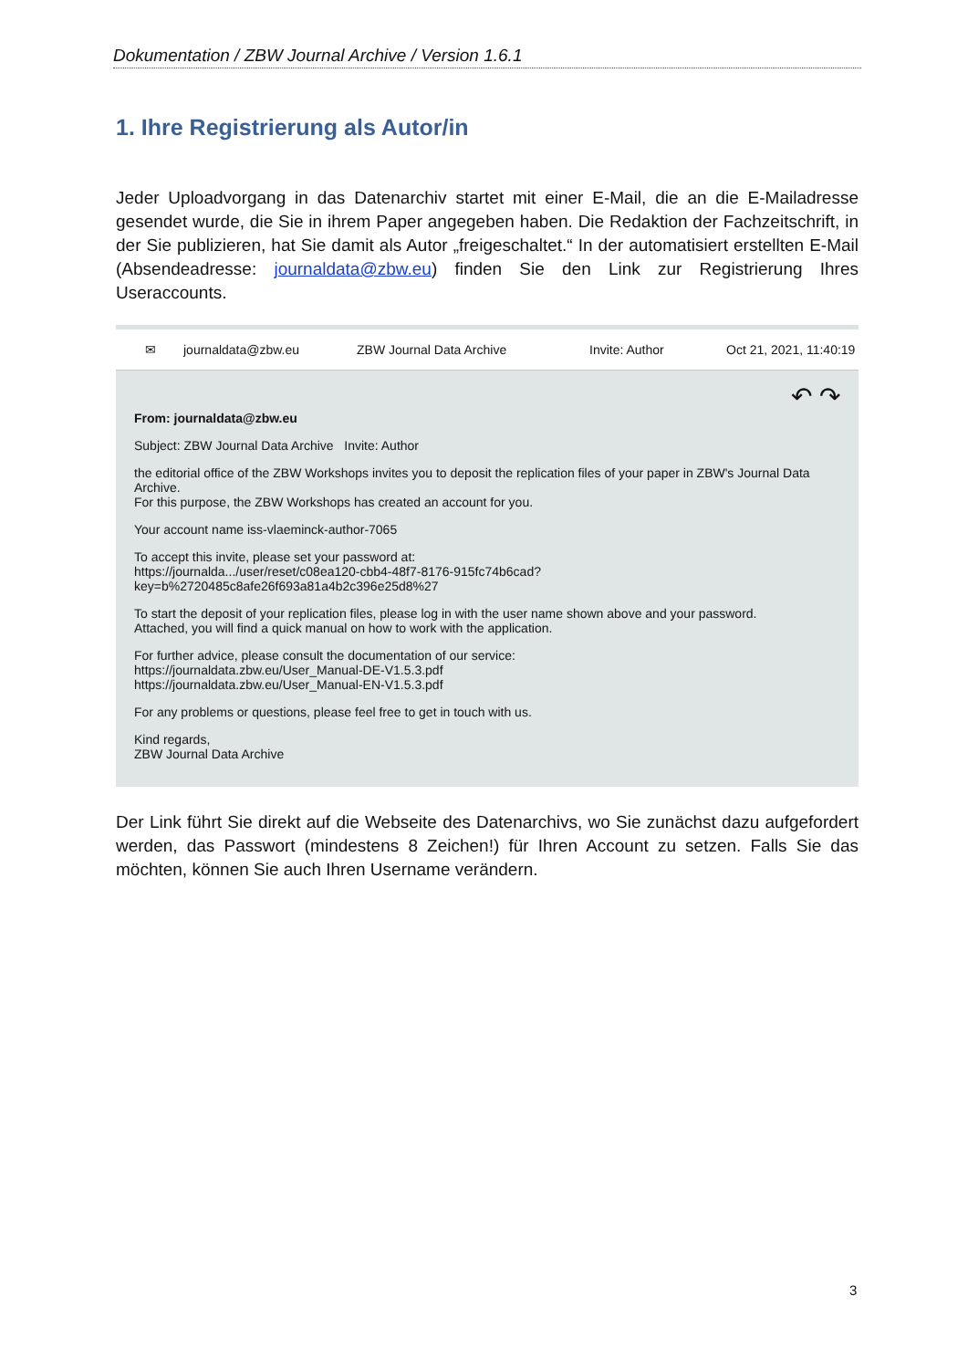Dokumentation / ZBW Journal Archive / Version 1.6.1
1. Ihre Registrierung als Autor/in
Jeder Uploadvorgang in das Datenarchiv startet mit einer E-Mail, die an die E-Mailadresse gesendet wurde, die Sie in ihrem Paper angegeben haben. Die Redaktion der Fachzeitschrift, in der Sie publizieren, hat Sie damit als Autor „freigeschaltet.“ In der automatisiert erstellten E-Mail (Absendeadresse: journaldata@zbw.eu) finden Sie den Link zur Registrierung Ihres Useraccounts.
✉ journaldata@zbw.eu ZBW Journal Data Archive Invite: Author Oct 21, 2021, 11:40:19
↶ ↷
From: journaldata@zbw.eu
Subject: ZBW Journal Data Archive Invite: Author
the editorial office of the ZBW Workshops invites you to deposit the replication files of your paper in ZBW's Journal Data Archive.
For this purpose, the ZBW Workshops has created an account for you.
Your account name iss-vlaeminck-author-7065
To accept this invite, please set your password at:
https://journalda.../user/reset/c08ea120-cbb4-48f7-8176-915fc74b6cad?key=b%2720485c8afe26f693a81a4b2c396e25d8%27
To start the deposit of your replication files, please log in with the user name shown above and your password.
Attached, you will find a quick manual on how to work with the application.
For further advice, please consult the documentation of our service:
https://journaldata.zbw.eu/User_Manual-DE-V1.5.3.pdf
https://journaldata.zbw.eu/User_Manual-EN-V1.5.3.pdf
For any problems or questions, please feel free to get in touch with us.
Kind regards,
ZBW Journal Data Archive
Der Link führt Sie direkt auf die Webseite des Datenarchivs, wo Sie zunächst dazu aufgefordert werden, das Passwort (mindestens 8 Zeichen!) für Ihren Account zu setzen. Falls Sie das möchten, können Sie auch Ihren Username verändern.
3